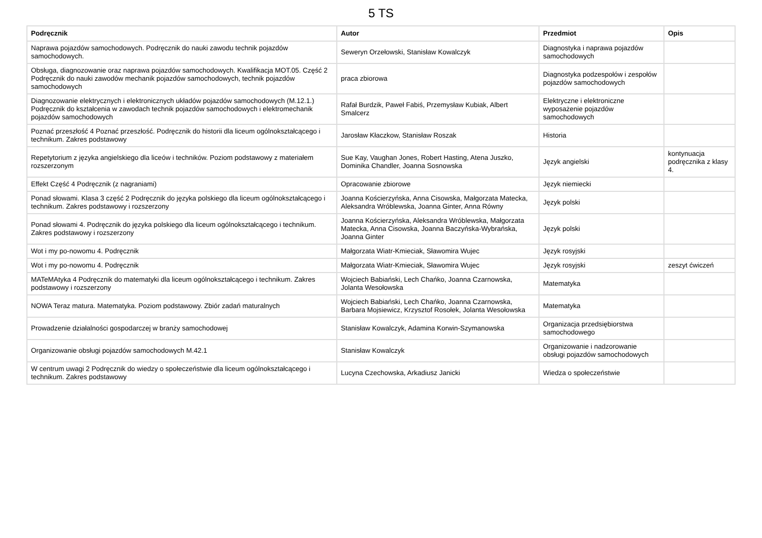5 TS
| Podręcznik | Autor | Przedmiot | Opis |
| --- | --- | --- | --- |
| Naprawa pojazdów samochodowych. Podręcznik do nauki zawodu technik pojazdów samochodowych. | Seweryn Orzełowski, Stanisław Kowalczyk | Diagnostyka i naprawa pojazdów samochodowych | |
| Obsługa, diagnozowanie oraz naprawa pojazdów samochodowych. Kwalifikacja MOT.05. Część 2 Podręcznik do nauki zawodów mechanik pojazdów samochodowych, technik pojazdów samochodowych | praca zbiorowa | Diagnostyka podzespołów i zespołów pojazdów samochodowych | |
| Diagnozowanie elektrycznych i elektronicznych układów pojazdów samochodowych (M.12.1.) Podręcznik do kształcenia w zawodach technik pojazdów samochodowych i elektromechanik pojazdów samochodowych | Rafał Burdzik, Paweł Fabiś, Przemysław Kubiak, Albert Smalcerz | Elektryczne i elektroniczne wyposażenie pojazdów samochodowych | |
| Poznać przeszłość 4 Poznać przeszłość. Podręcznik do historii dla liceum ogólnokształcącego i technikum. Zakres podstawowy | Jarosław Kłaczkow, Stanisław Roszak | Historia | |
| Repetytorium z języka angielskiego dla liceów i techników. Poziom podstawowy z materiałem rozszerzonym | Sue Kay, Vaughan Jones, Robert Hasting, Atena Juszko, Dominika Chandler, Joanna Sosnowska | Język angielski | kontynuacja podręcznika z klasy 4. |
| Effekt Część 4 Podręcznik (z nagraniami) | Opracowanie zbiorowe | Język niemiecki | |
| Ponad słowami. Klasa 3 część 2 Podręcznik do języka polskiego dla liceum ogólnokształcącego i technikum. Zakres podstawowy i rozszerzony | Joanna Kościerzyńska, Anna Cisowska, Małgorzata Matecka, Aleksandra Wróblewska, Joanna Ginter, Anna Równy | Język polski | |
| Ponad słowami 4. Podręcznik do języka polskiego dla liceum ogólnokształcącego i technikum. Zakres podstawowy i rozszerzony | Joanna Kościerzyńska, Aleksandra Wróblewska, Małgorzata Matecka, Anna Cisowska, Joanna Baczyńska-Wybrańska, Joanna Ginter | Język polski | |
| Wot i my po-nowomu 4. Podręcznik | Małgorzata Wiatr-Kmieciak, Sławomira Wujec | Język rosyjski | |
| Wot i my po-nowomu 4. Podręcznik | Małgorzata Wiatr-Kmieciak, Sławomira Wujec | Język rosyjski | zeszyt ćwiczeń |
| MATeMAtyka 4 Podręcznik do matematyki dla liceum ogólnokształcącego i technikum. Zakres podstawowy i rozszerzony | Wojciech Babiański, Lech Chańko, Joanna Czarnowska, Jolanta Wesołowska | Matematyka | |
| NOWA Teraz matura. Matematyka. Poziom podstawowy. Zbiór zadań maturalnych | Wojciech Babiański, Lech Chańko, Joanna Czarnowska, Barbara Mojsiewicz, Krzysztof Rosołek, Jolanta Wesołowska | Matematyka | |
| Prowadzenie działalności gospodarczej w branży samochodowej | Stanisław Kowalczyk, Adamina Korwin-Szymanowska | Organizacja przedsiębiorstwa samochodowego | |
| Organizowanie obsługi pojazdów samochodowych M.42.1 | Stanisław Kowalczyk | Organizowanie i nadzorowanie obsługi pojazdów samochodowych | |
| W centrum uwagi 2 Podręcznik do wiedzy o społeczeństwie dla liceum ogólnokształcącego i technikum. Zakres podstawowy | Lucyna Czechowska, Arkadiusz Janicki | Wiedza o społeczeństwie | |